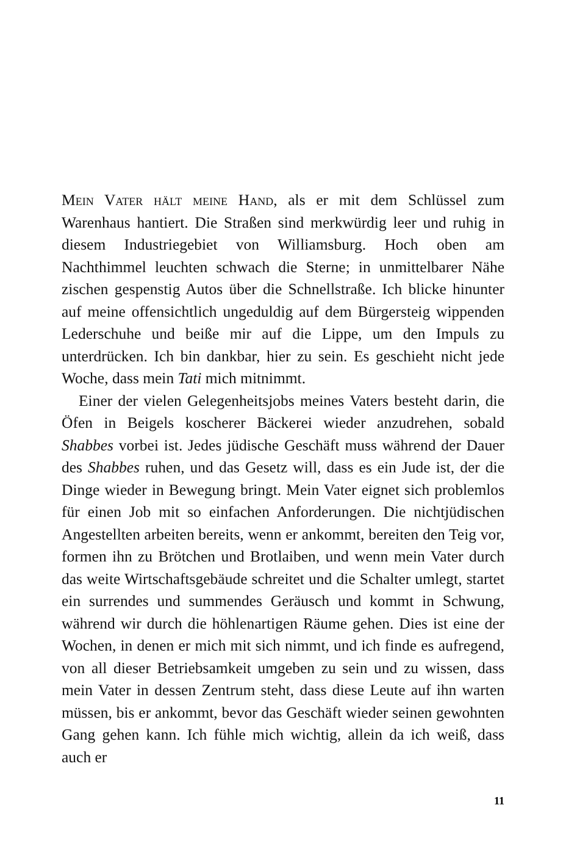Mein Vater hält meine Hand, als er mit dem Schlüssel zum Warenhaus hantiert. Die Straßen sind merkwürdig leer und ruhig in diesem Industriegebiet von Williamsburg. Hoch oben am Nachthimmel leuchten schwach die Sterne; in unmittelbarer Nähe zischen gespenstig Autos über die Schnellstraße. Ich blicke hinunter auf meine offensichtlich ungeduldig auf dem Bürgersteig wippenden Lederschuhe und beiße mir auf die Lippe, um den Impuls zu unterdrücken. Ich bin dankbar, hier zu sein. Es geschieht nicht jede Woche, dass mein Tati mich mitnimmt.
Einer der vielen Gelegenheitsjobs meines Vaters besteht darin, die Öfen in Beigels koscherer Bäckerei wieder anzudrehen, sobald Shabbes vorbei ist. Jedes jüdische Geschäft muss während der Dauer des Shabbes ruhen, und das Gesetz will, dass es ein Jude ist, der die Dinge wieder in Bewegung bringt. Mein Vater eignet sich problemlos für einen Job mit so einfachen Anforderungen. Die nichtjüdischen Angestellten arbeiten bereits, wenn er ankommt, bereiten den Teig vor, formen ihn zu Brötchen und Brotlaiben, und wenn mein Vater durch das weite Wirtschaftsgebäude schreitet und die Schalter umlegt, startet ein surrendes und summendes Geräusch und kommt in Schwung, während wir durch die höhlenartigen Räume gehen. Dies ist eine der Wochen, in denen er mich mit sich nimmt, und ich finde es aufregend, von all dieser Betriebsamkeit umgeben zu sein und zu wissen, dass mein Vater in dessen Zentrum steht, dass diese Leute auf ihn warten müssen, bis er ankommt, bevor das Geschäft wieder seinen gewohnten Gang gehen kann. Ich fühle mich wichtig, allein da ich weiß, dass auch er
11